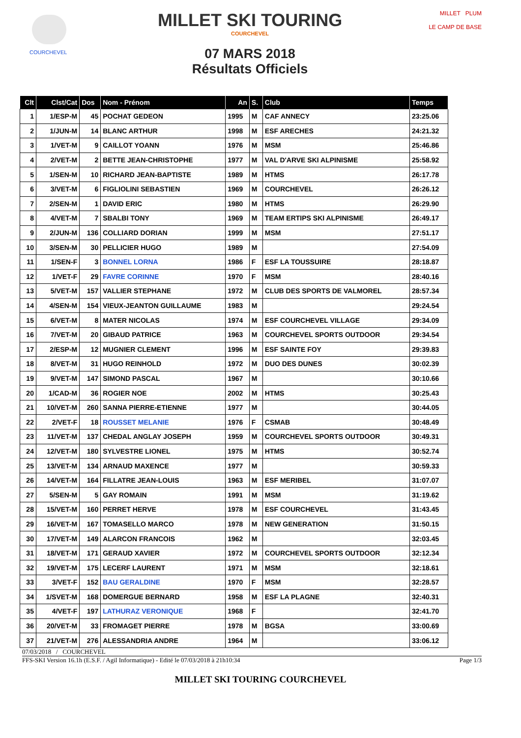COURCHEVEL
MILLET SKI TOURING
COURCHEVEL
07 MARS 2018
Résultats Officiels
MILLET PLUM
LE CAMP DE BASE
| Clt | Clst/Cat | Dos | Nom - Prénom | An | S. | Club | Temps |
| --- | --- | --- | --- | --- | --- | --- | --- |
| 1 | 1/ESP-M | 45 | POCHAT GEDEON | 1995 | M | CAF ANNECY | 23:25.06 |
| 2 | 1/JUN-M | 14 | BLANC ARTHUR | 1998 | M | ESF ARECHES | 24:21.32 |
| 3 | 1/VET-M | 9 | CAILLOT YOANN | 1976 | M | MSM | 25:46.86 |
| 4 | 2/VET-M | 2 | BETTE JEAN-CHRISTOPHE | 1977 | M | VAL D'ARVE SKI ALPINISME | 25:58.92 |
| 5 | 1/SEN-M | 10 | RICHARD JEAN-BAPTISTE | 1989 | M | HTMS | 26:17.78 |
| 6 | 3/VET-M | 6 | FIGLIOLINI SEBASTIEN | 1969 | M | COURCHEVEL | 26:26.12 |
| 7 | 2/SEN-M | 1 | DAVID ERIC | 1980 | M | HTMS | 26:29.90 |
| 8 | 4/VET-M | 7 | SBALBI TONY | 1969 | M | TEAM ERTIPS SKI ALPINISME | 26:49.17 |
| 9 | 2/JUN-M | 136 | COLLIARD DORIAN | 1999 | M | MSM | 27:51.17 |
| 10 | 3/SEN-M | 30 | PELLICIER HUGO | 1989 | M | | 27:54.09 |
| 11 | 1/SEN-F | 3 | BONNEL LORNA | 1986 | F | ESF LA TOUSSUIRE | 28:18.87 |
| 12 | 1/VET-F | 29 | FAVRE CORINNE | 1970 | F | MSM | 28:40.16 |
| 13 | 5/VET-M | 157 | VALLIER STEPHANE | 1972 | M | CLUB DES SPORTS DE VALMOREL | 28:57.34 |
| 14 | 4/SEN-M | 154 | VIEUX-JEANTON GUILLAUME | 1983 | M | | 29:24.54 |
| 15 | 6/VET-M | 8 | MATER NICOLAS | 1974 | M | ESF COURCHEVEL VILLAGE | 29:34.09 |
| 16 | 7/VET-M | 20 | GIBAUD PATRICE | 1963 | M | COURCHEVEL SPORTS OUTDOOR | 29:34.54 |
| 17 | 2/ESP-M | 12 | MUGNIER CLEMENT | 1996 | M | ESF SAINTE FOY | 29:39.83 |
| 18 | 8/VET-M | 31 | HUGO REINHOLD | 1972 | M | DUO DES DUNES | 30:02.39 |
| 19 | 9/VET-M | 147 | SIMOND PASCAL | 1967 | M | | 30:10.66 |
| 20 | 1/CAD-M | 36 | ROGIER NOE | 2002 | M | HTMS | 30:25.43 |
| 21 | 10/VET-M | 260 | SANNA PIERRE-ETIENNE | 1977 | M | | 30:44.05 |
| 22 | 2/VET-F | 18 | ROUSSET MELANIE | 1976 | F | CSMAB | 30:48.49 |
| 23 | 11/VET-M | 137 | CHEDAL ANGLAY JOSEPH | 1959 | M | COURCHEVEL SPORTS OUTDOOR | 30:49.31 |
| 24 | 12/VET-M | 180 | SYLVESTRE LIONEL | 1975 | M | HTMS | 30:52.74 |
| 25 | 13/VET-M | 134 | ARNAUD MAXENCE | 1977 | M | | 30:59.33 |
| 26 | 14/VET-M | 164 | FILLATRE JEAN-LOUIS | 1963 | M | ESF MERIBEL | 31:07.07 |
| 27 | 5/SEN-M | 5 | GAY ROMAIN | 1991 | M | MSM | 31:19.62 |
| 28 | 15/VET-M | 160 | PERRET HERVE | 1978 | M | ESF COURCHEVEL | 31:43.45 |
| 29 | 16/VET-M | 167 | TOMASELLO MARCO | 1978 | M | NEW GENERATION | 31:50.15 |
| 30 | 17/VET-M | 149 | ALARCON FRANCOIS | 1962 | M | | 32:03.45 |
| 31 | 18/VET-M | 171 | GERAUD XAVIER | 1972 | M | COURCHEVEL SPORTS OUTDOOR | 32:12.34 |
| 32 | 19/VET-M | 175 | LECERF LAURENT | 1971 | M | MSM | 32:18.61 |
| 33 | 3/VET-F | 152 | BAU GERALDINE | 1970 | F | MSM | 32:28.57 |
| 34 | 1/SVET-M | 168 | DOMERGUE BERNARD | 1958 | M | ESF LA PLAGNE | 32:40.31 |
| 35 | 4/VET-F | 197 | LATHURAZ VERONIQUE | 1968 | F | | 32:41.70 |
| 36 | 20/VET-M | 33 | FROMAGET PIERRE | 1978 | M | BGSA | 33:00.69 |
| 37 | 21/VET-M | 276 | ALESSANDRIA ANDRE | 1964 | M | | 33:06.12 |
07/03/2018 / COURCHEVEL
FFS-SKI Version 16.1h (E.S.F. / Agil Informatique) - Edité le 07/03/2018 à 21h10:34 Page 1/3
MILLET SKI TOURING COURCHEVEL